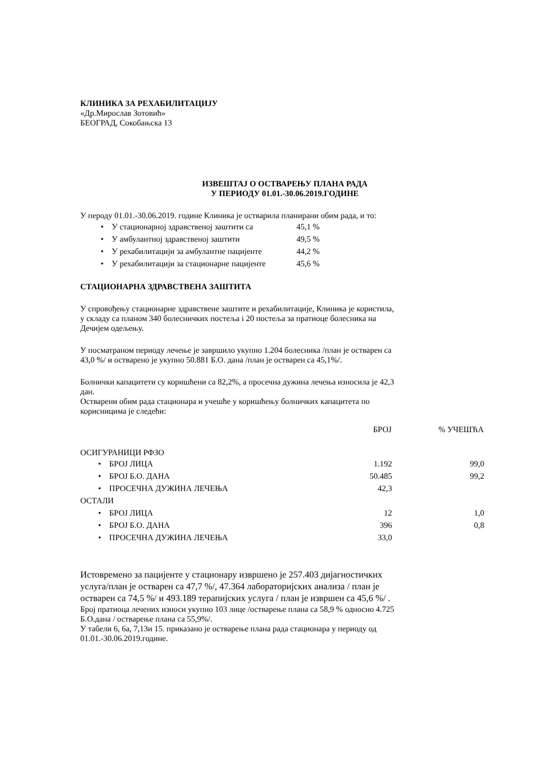КЛИНИКА ЗА РЕХАБИЛИТАЦИЈУ
«Др.Мирослав Зотовић»
БЕОГРАД, Сокобањска 13
ИЗВЕШТАЈ О ОСТВАРЕЊУ ПЛАНА РАДА
У ПЕРИОДУ 01.01.-30.06.2019.ГОДИНЕ
У пероду 01.01.-30.06.2019. године Клиника је остварила планирани обим рада, и то:
| • У стационарној здравственој заштити са | 45,1 % |
| • У амбулантној здравственој заштити | 49,5 % |
| • У рехабилитацији за амбулантне пацијенте | 44,2 % |
| • У рехабилитацији за стационарне пацијенте | 45,6 % |
СТАЦИОНАРНА ЗДРАВСТВЕНА ЗАШТИТА
У спровођењу стационарне здравствене заштите и рехабилитације, Клиника је користила,
у складу са планом 340 болесничких постеља і 20 постеља за пратиоце болесника на
Дечијем одељењу.
У посматраном периоду лечење је завршило укупно 1.204 болесника /план је остварен са
43,0 %/ и остварено је укупно 50.881 Б.О. дана /план је остварен са 45,1%/.
Болнички капацитети су коришћени са 82,2%, а просечна дужина лечења износила је 42,3
дан.
Остварени обим рада стационара и учешће у коришћењу болничких капацитета по
корисницима је следећи:
| | БРОЈ | % УЧЕШЋА |
| --- | --- | --- |
| ОСИГУРАНИЦИ РФЗО | | |
| • БРОЈ ЛИЦА | 1.192 | 99,0 |
| • БРОЈ Б.О. ДАНА | 50.485 | 99,2 |
| • ПРОСЕЧНА ДУЖИНА ЛЕЧЕЊА | 42,3 | |
| ОСТАЛИ | | |
| • БРОЈ ЛИЦА | 12 | 1,0 |
| • БРОЈ Б.О. ДАНА | 396 | 0,8 |
| • ПРОСЕЧНА ДУЖИНА ЛЕЧЕЊА | 33,0 | |
Истовремено за пацијенте у стационару извршено је 257.403 дијагностичких
услуга/план је остварен са 47,7 %/, 47.364 лабораторијских анализа / план је
остварен са 74,5 %/ и 493.189 терапијских услуга / план је извршен са 45,6 %/ .
Број пратиоца лечених износи укупно 103 лице /остварење плана са 58,9 % односно 4.725
Б.О.дана / остварење плана са 55,9%/.
У табели 6, 6а, 7,13и 15. приказано је остварење плана рада стационара у периоду од
01.01.-30.06.2019.године.